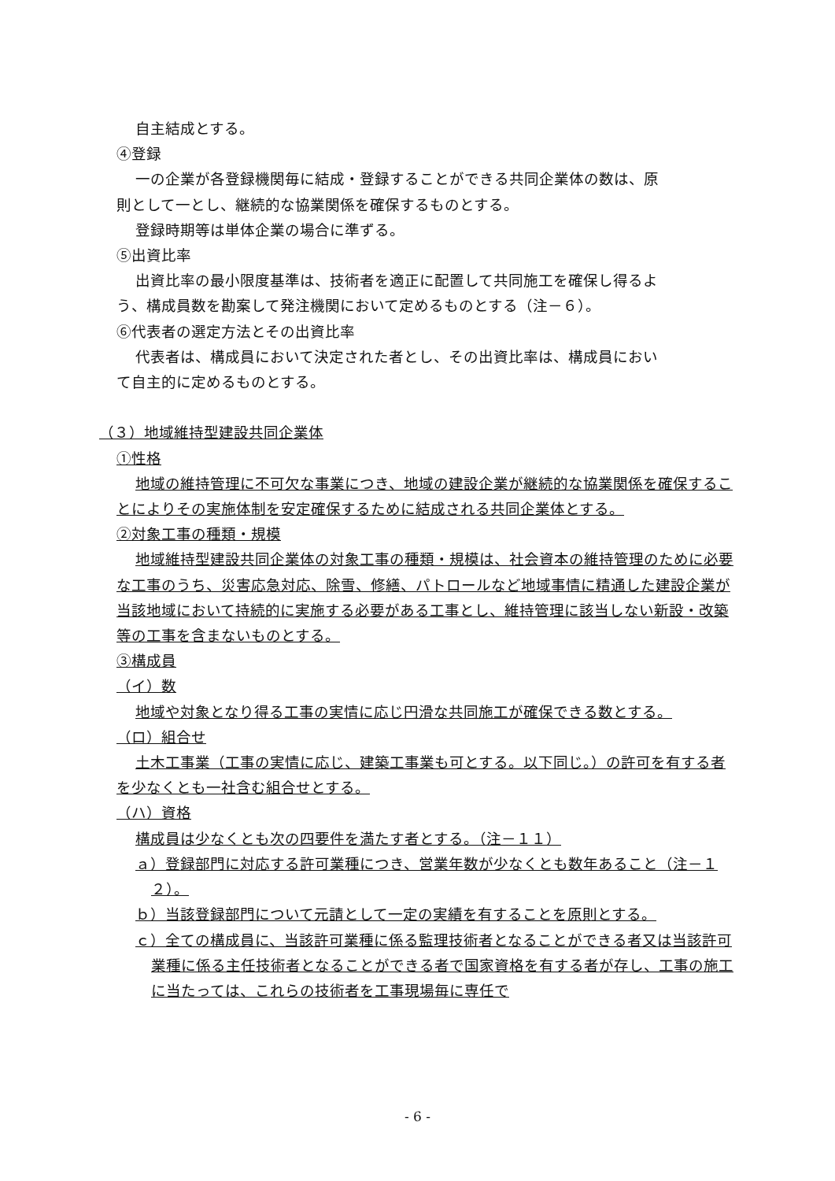自主結成とする。
④登録
一の企業が各登録機関毎に結成・登録することができる共同企業体の数は、原
則として一とし、継続的な協業関係を確保するものとする。
登録時期等は単体企業の場合に準ずる。
⑤出資比率
出資比率の最小限度基準は、技術者を適正に配置して共同施工を確保し得るよ
う、構成員数を勘案して発注機関において定めるものとする（注－６）。
⑥代表者の選定方法とその出資比率
代表者は、構成員において決定された者とし、その出資比率は、構成員におい
て自主的に定めるものとする。
（３）地域維持型建設共同企業体
①性格
地域の維持管理に不可欠な事業につき、地域の建設企業が継続的な協業関係を確保することによりその実施体制を安定確保するために結成される共同企業体とする。
②対象工事の種類・規模
地域維持型建設共同企業体の対象工事の種類・規模は、社会資本の維持管理のために必要な工事のうち、災害応急対応、除雪、修繕、パトロールなど地域事情に精通した建設企業が当該地域において持続的に実施する必要がある工事とし、維持管理に該当しない新設・改築等の工事を含まないものとする。
③構成員
（イ）数
地域や対象となり得る工事の実情に応じ円滑な共同施工が確保できる数とする。
（ロ）組合せ
土木工事業（工事の実情に応じ、建築工事業も可とする。以下同じ。）の許可を有する者を少なくとも一社含む組合せとする。
（ハ）資格
構成員は少なくとも次の四要件を満たす者とする。（注－１１）
ａ）登録部門に対応する許可業種につき、営業年数が少なくとも数年あること（注－１２）。
ｂ）当該登録部門について元請として一定の実績を有することを原則とする。
ｃ）全ての構成員に、当該許可業種に係る監理技術者となることができる者又は当該許可業種に係る主任技術者となることができる者で国家資格を有する者が存し、工事の施工に当たっては、これらの技術者を工事現場毎に専任で
- 6 -